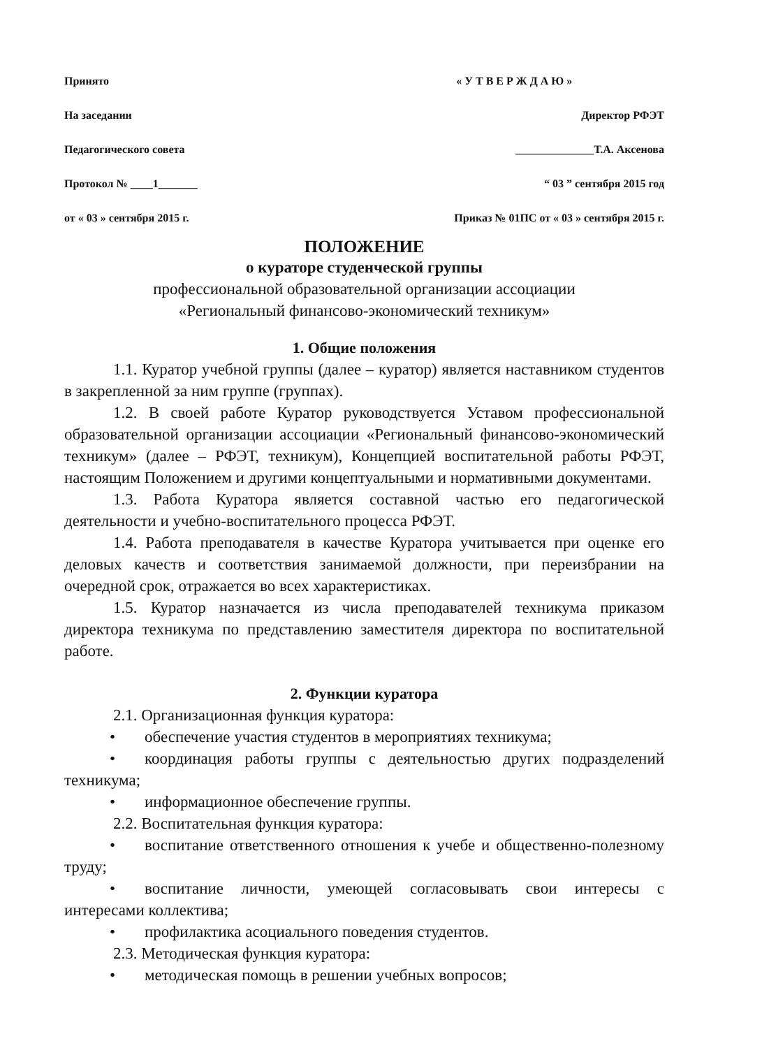Принято
« У Т В Е Р Ж Д А Ю »
На заседании
Директор РФЭТ
Педагогического совета
______________Т.А. Аксенова
Протокол № ____1_______
“ 03 ” сентября 2015 год
от « 03 » сентября 2015 г.
Приказ № 01ПС от « 03 » сентября 2015 г.
ПОЛОЖЕНИЕ
о кураторе студенческой группы
профессиональной образовательной организации ассоциации
«Региональный финансово-экономический техникум»
1. Общие положения
1.1. Куратор учебной группы (далее – куратор) является наставником студентов в закрепленной за ним группе (группах).
1.2. В своей работе Куратор руководствуется Уставом профессиональной образовательной организации ассоциации «Региональный финансово-экономический техникум» (далее – РФЭТ, техникум), Концепцией воспитательной работы РФЭТ, настоящим Положением и другими концептуальными и нормативными документами.
1.3. Работа Куратора является составной частью его педагогической деятельности и учебно-воспитательного процесса РФЭТ.
1.4. Работа преподавателя в качестве Куратора учитывается при оценке его деловых качеств и соответствия занимаемой должности, при переизбрании на очередной срок, отражается во всех характеристиках.
1.5. Куратор назначается из числа преподавателей техникума приказом директора техникума по представлению заместителя директора по воспитательной работе.
2. Функции куратора
2.1. Организационная функция куратора:
• обеспечение участия студентов в мероприятиях техникума;
• координация работы группы с деятельностью других подразделений техникума;
• информационное обеспечение группы.
2.2. Воспитательная функция куратора:
• воспитание ответственного отношения к учебе и общественно-полезному труду;
• воспитание личности, умеющей согласовывать свои интересы с интересами коллектива;
• профилактика асоциального поведения студентов.
2.3. Методическая функция куратора:
• методическая помощь в решении учебных вопросов;